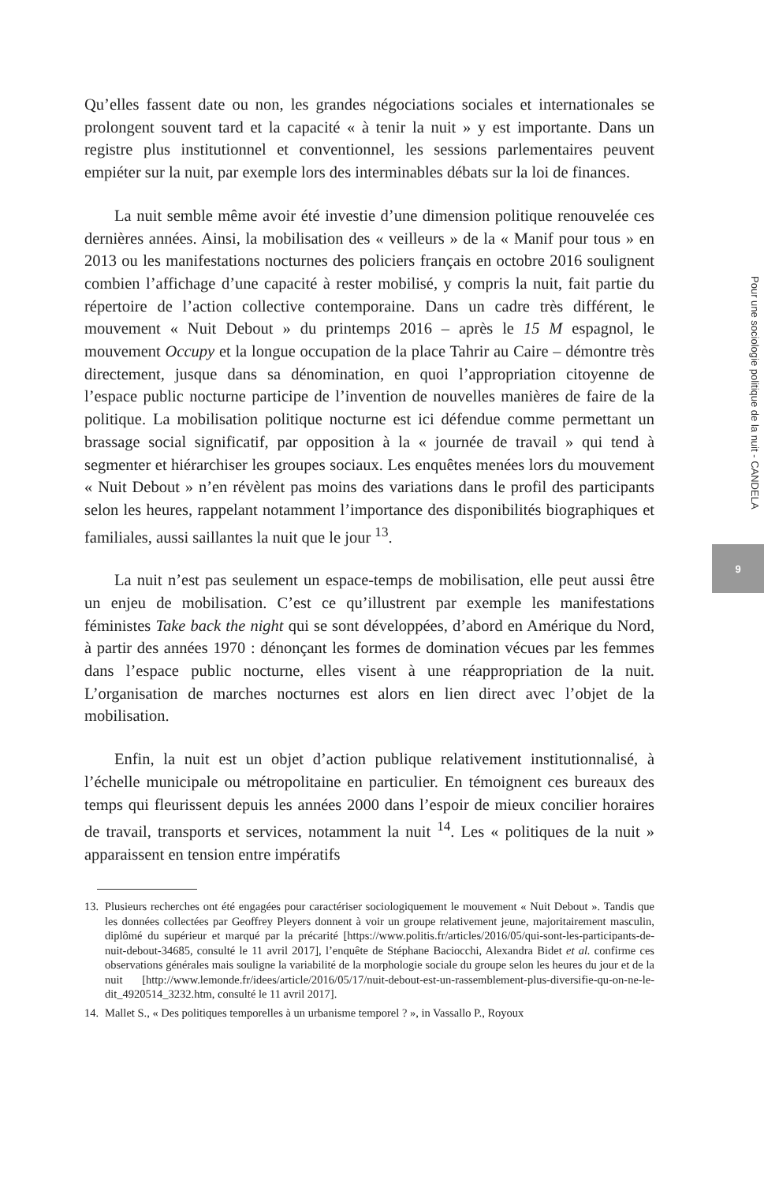Qu’elles fassent date ou non, les grandes négociations sociales et internationales se prolongent souvent tard et la capacité « à tenir la nuit » y est importante. Dans un registre plus institutionnel et conventionnel, les sessions parlementaires peuvent empiéter sur la nuit, par exemple lors des interminables débats sur la loi de finances.
La nuit semble même avoir été investie d’une dimension politique renouvelée ces dernières années. Ainsi, la mobilisation des « veilleurs » de la « Manif pour tous » en 2013 ou les manifestations nocturnes des policiers français en octobre 2016 soulignent combien l’affichage d’une capacité à rester mobilisé, y compris la nuit, fait partie du répertoire de l’action collective contemporaine. Dans un cadre très différent, le mouvement « Nuit Debout » du printemps 2016 – après le 15 M espagnol, le mouvement Occupy et la longue occupation de la place Tahrir au Caire – démontre très directement, jusque dans sa dénomination, en quoi l’appropriation citoyenne de l’espace public nocturne participe de l’invention de nouvelles manières de faire de la politique. La mobilisation politique nocturne est ici défendue comme permettant un brassage social significatif, par opposition à la « journée de travail » qui tend à segmenter et hiérarchiser les groupes sociaux. Les enquêtes menées lors du mouvement « Nuit Debout » n’en révèlent pas moins des variations dans le profil des participants selon les heures, rappelant notamment l’importance des disponibilités biographiques et familiales, aussi saillantes la nuit que le jour <sup>13</sup>.
La nuit n’est pas seulement un espace-temps de mobilisation, elle peut aussi être un enjeu de mobilisation. C’est ce qu’illustrent par exemple les manifestations féministes Take back the night qui se sont développées, d’abord en Amérique du Nord, à partir des années 1970 : dénonçant les formes de domination vécues par les femmes dans l’espace public nocturne, elles visent à une réappropriation de la nuit. L’organisation de marches nocturnes est alors en lien direct avec l’objet de la mobilisation.
Enfin, la nuit est un objet d’action publique relativement institutionnalisé, à l’échelle municipale ou métropolitaine en particulier. En témoignent ces bureaux des temps qui fleurissent depuis les années 2000 dans l’espoir de mieux concilier horaires de travail, transports et services, notamment la nuit <sup>14</sup>. Les « politiques de la nuit » apparaissent en tension entre impératifs
13. Plusieurs recherches ont été engagées pour caractériser sociologiquement le mouvement « Nuit Debout ». Tandis que les données collectées par Geoffrey Pleyers donnent à voir un groupe relativement jeune, majoritairement masculin, diplômé du supérieur et marqué par la précarité [https://www.politis.fr/articles/2016/05/qui-sont-les-participants-de-nuit-debout-34685, consulté le 11 avril 2017], l’enquête de Stéphane Baciocchi, Alexandra Bidet et al. confirme ces observations générales mais souligne la variabilité de la morphologie sociale du groupe selon les heures du jour et de la nuit [http://www.lemonde.fr/idees/article/2016/05/17/nuit-debout-est-un-rassemblement-plus-diversifie-qu-on-ne-le-dit_4920514_3232.htm, consulté le 11 avril 2017].
14. Mallet S., « Des politiques temporelles à un urbanisme temporel ? », in Vassallo P., Royoux
Pour une sociologie politique de la nuit - CANDELA
9